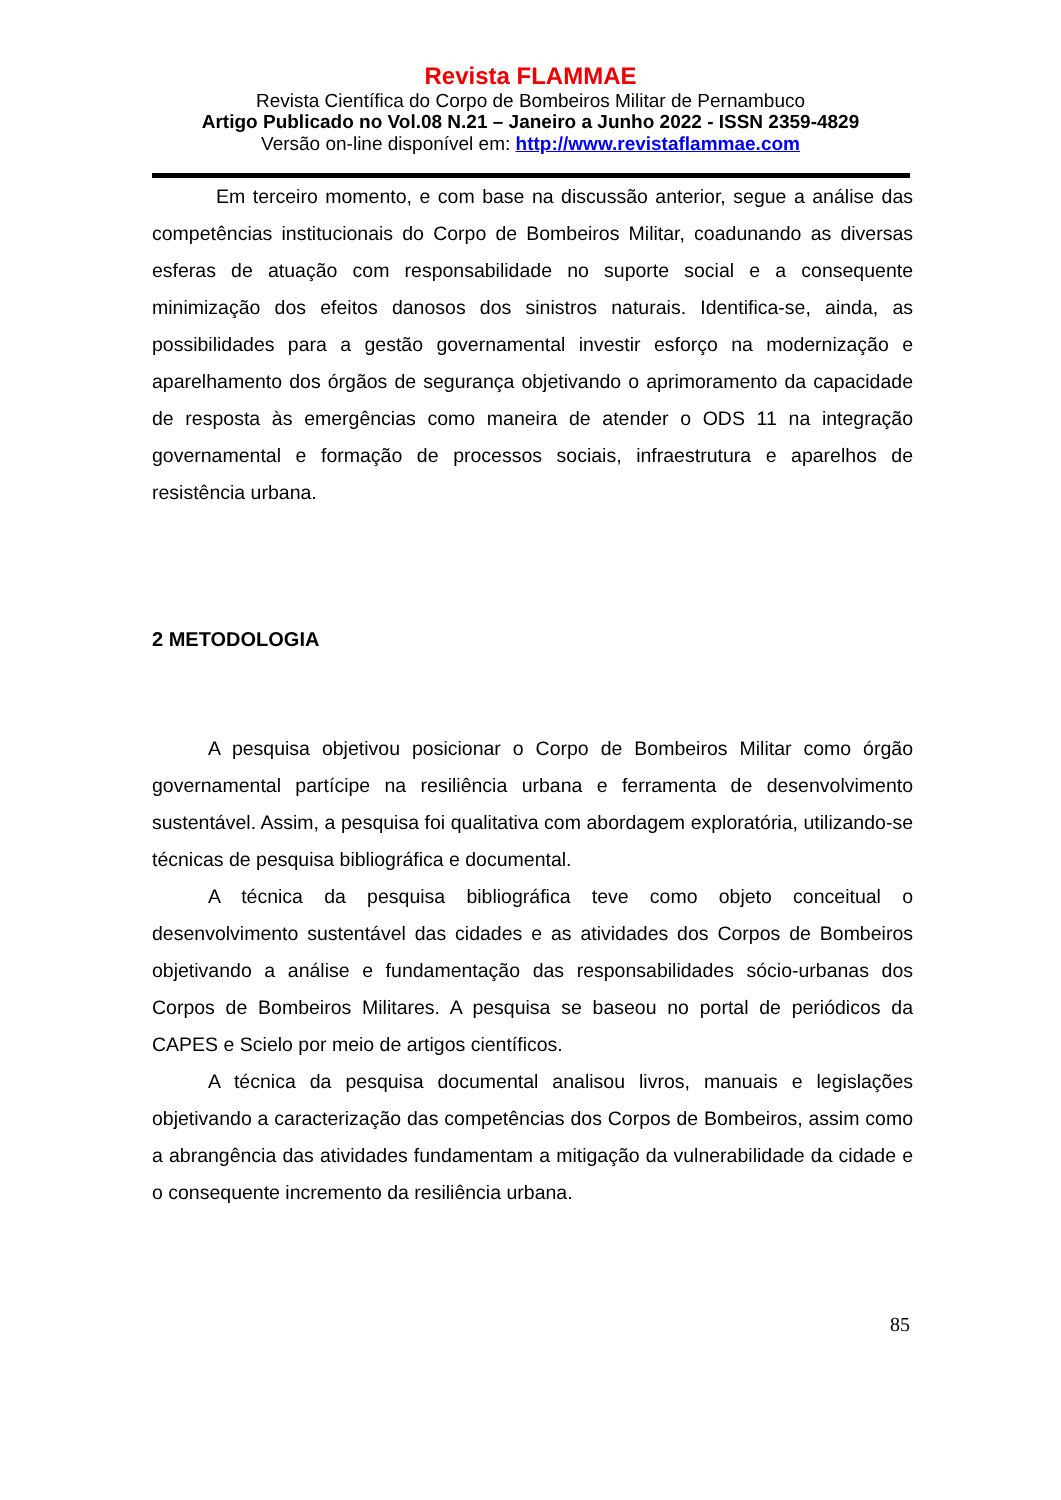Revista FLAMMAE
Revista Científica do Corpo de Bombeiros Militar de Pernambuco
Artigo Publicado no Vol.08 N.21 – Janeiro a Junho 2022 - ISSN 2359-4829
Versão on-line disponível em: http://www.revistaflammae.com
Em terceiro momento, e com base na discussão anterior, segue a análise das competências institucionais do Corpo de Bombeiros Militar, coadunando as diversas esferas de atuação com responsabilidade no suporte social e a consequente minimização dos efeitos danosos dos sinistros naturais. Identifica-se, ainda, as possibilidades para a gestão governamental investir esforço na modernização e aparelhamento dos órgãos de segurança objetivando o aprimoramento da capacidade de resposta às emergências como maneira de atender o ODS 11 na integração governamental e formação de processos sociais, infraestrutura e aparelhos de resistência urbana.
2 METODOLOGIA
A pesquisa objetivou posicionar o Corpo de Bombeiros Militar como órgão governamental partícipe na resiliência urbana e ferramenta de desenvolvimento sustentável. Assim, a pesquisa foi qualitativa com abordagem exploratória, utilizando-se técnicas de pesquisa bibliográfica e documental.
A técnica da pesquisa bibliográfica teve como objeto conceitual o desenvolvimento sustentável das cidades e as atividades dos Corpos de Bombeiros objetivando a análise e fundamentação das responsabilidades sócio-urbanas dos Corpos de Bombeiros Militares. A pesquisa se baseou no portal de periódicos da CAPES e Scielo por meio de artigos científicos.
A técnica da pesquisa documental analisou livros, manuais e legislações objetivando a caracterização das competências dos Corpos de Bombeiros, assim como a abrangência das atividades fundamentam a mitigação da vulnerabilidade da cidade e o consequente incremento da resiliência urbana.
85